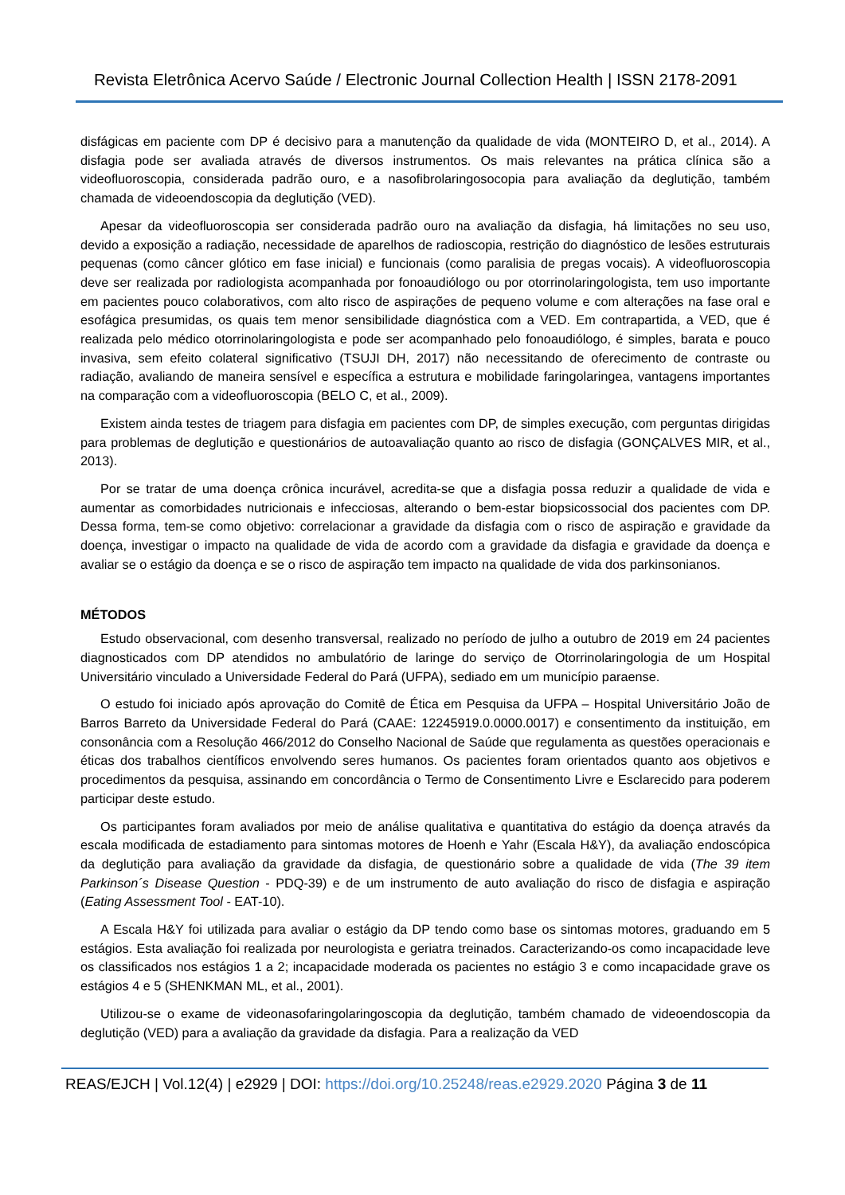Revista Eletrônica Acervo Saúde / Electronic Journal Collection Health | ISSN 2178-2091
disfágicas em paciente com DP é decisivo para a manutenção da qualidade de vida (MONTEIRO D, et al., 2014). A disfagia pode ser avaliada através de diversos instrumentos. Os mais relevantes na prática clínica são a videofluoroscopia, considerada padrão ouro, e a nasofibrolaringosocopia para avaliação da deglutição, também chamada de videoendoscopia da deglutição (VED).
Apesar da videofluoroscopia ser considerada padrão ouro na avaliação da disfagia, há limitações no seu uso, devido a exposição a radiação, necessidade de aparelhos de radioscopia, restrição do diagnóstico de lesões estruturais pequenas (como câncer glótico em fase inicial) e funcionais (como paralisia de pregas vocais). A videofluoroscopia deve ser realizada por radiologista acompanhada por fonoaudiólogo ou por otorrinolaringologista, tem uso importante em pacientes pouco colaborativos, com alto risco de aspirações de pequeno volume e com alterações na fase oral e esofágica presumidas, os quais tem menor sensibilidade diagnóstica com a VED. Em contrapartida, a VED, que é realizada pelo médico otorrinolaringologista e pode ser acompanhado pelo fonoaudiólogo, é simples, barata e pouco invasiva, sem efeito colateral significativo (TSUJI DH, 2017) não necessitando de oferecimento de contraste ou radiação, avaliando de maneira sensível e específica a estrutura e mobilidade faringolaringea, vantagens importantes na comparação com a videofluoroscopia (BELO C, et al., 2009).
Existem ainda testes de triagem para disfagia em pacientes com DP, de simples execução, com perguntas dirigidas para problemas de deglutição e questionários de autoavaliação quanto ao risco de disfagia (GONÇALVES MIR, et al., 2013).
Por se tratar de uma doença crônica incurável, acredita-se que a disfagia possa reduzir a qualidade de vida e aumentar as comorbidades nutricionais e infecciosas, alterando o bem-estar biopsicossocial dos pacientes com DP. Dessa forma, tem-se como objetivo: correlacionar a gravidade da disfagia com o risco de aspiração e gravidade da doença, investigar o impacto na qualidade de vida de acordo com a gravidade da disfagia e gravidade da doença e avaliar se o estágio da doença e se o risco de aspiração tem impacto na qualidade de vida dos parkinsonianos.
MÉTODOS
Estudo observacional, com desenho transversal, realizado no período de julho a outubro de 2019 em 24 pacientes diagnosticados com DP atendidos no ambulatório de laringe do serviço de Otorrinolaringologia de um Hospital Universitário vinculado a Universidade Federal do Pará (UFPA), sediado em um município paraense.
O estudo foi iniciado após aprovação do Comitê de Ética em Pesquisa da UFPA – Hospital Universitário João de Barros Barreto da Universidade Federal do Pará (CAAE: 12245919.0.0000.0017) e consentimento da instituição, em consonância com a Resolução 466/2012 do Conselho Nacional de Saúde que regulamenta as questões operacionais e éticas dos trabalhos científicos envolvendo seres humanos. Os pacientes foram orientados quanto aos objetivos e procedimentos da pesquisa, assinando em concordância o Termo de Consentimento Livre e Esclarecido para poderem participar deste estudo.
Os participantes foram avaliados por meio de análise qualitativa e quantitativa do estágio da doença através da escala modificada de estadiamento para sintomas motores de Hoenh e Yahr (Escala H&Y), da avaliação endoscópica da deglutição para avaliação da gravidade da disfagia, de questionário sobre a qualidade de vida (The 39 item Parkinson´s Disease Question - PDQ-39) e de um instrumento de auto avaliação do risco de disfagia e aspiração (Eating Assessment Tool - EAT-10).
A Escala H&Y foi utilizada para avaliar o estágio da DP tendo como base os sintomas motores, graduando em 5 estágios. Esta avaliação foi realizada por neurologista e geriatra treinados. Caracterizando-os como incapacidade leve os classificados nos estágios 1 a 2; incapacidade moderada os pacientes no estágio 3 e como incapacidade grave os estágios 4 e 5 (SHENKMAN ML, et al., 2001).
Utilizou-se o exame de videonasofaringolaringoscopia da deglutição, também chamado de videoendoscopia da deglutição (VED) para a avaliação da gravidade da disfagia. Para a realização da VED
REAS/EJCH | Vol.12(4) | e2929 | DOI: https://doi.org/10.25248/reas.e2929.2020 Página 3 de 11